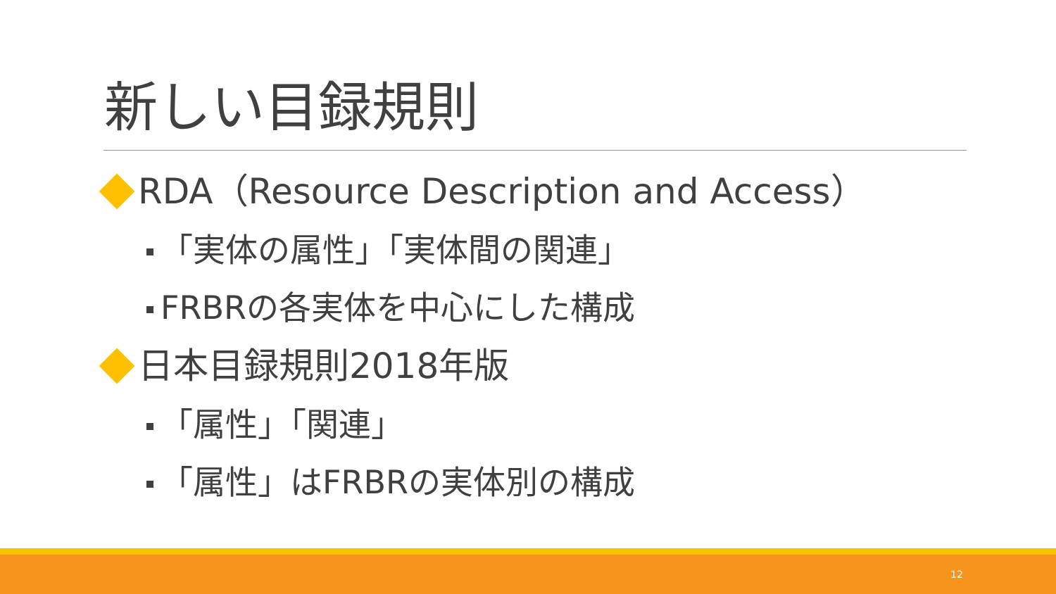新しい目録規則
RDA（Resource Description and Access）
「実体の属性」「実体間の関連」
FRBRの各実体を中心にした構成
日本目録規則2018年版
「属性」「関連」
「属性」はFRBRの実体別の構成
12